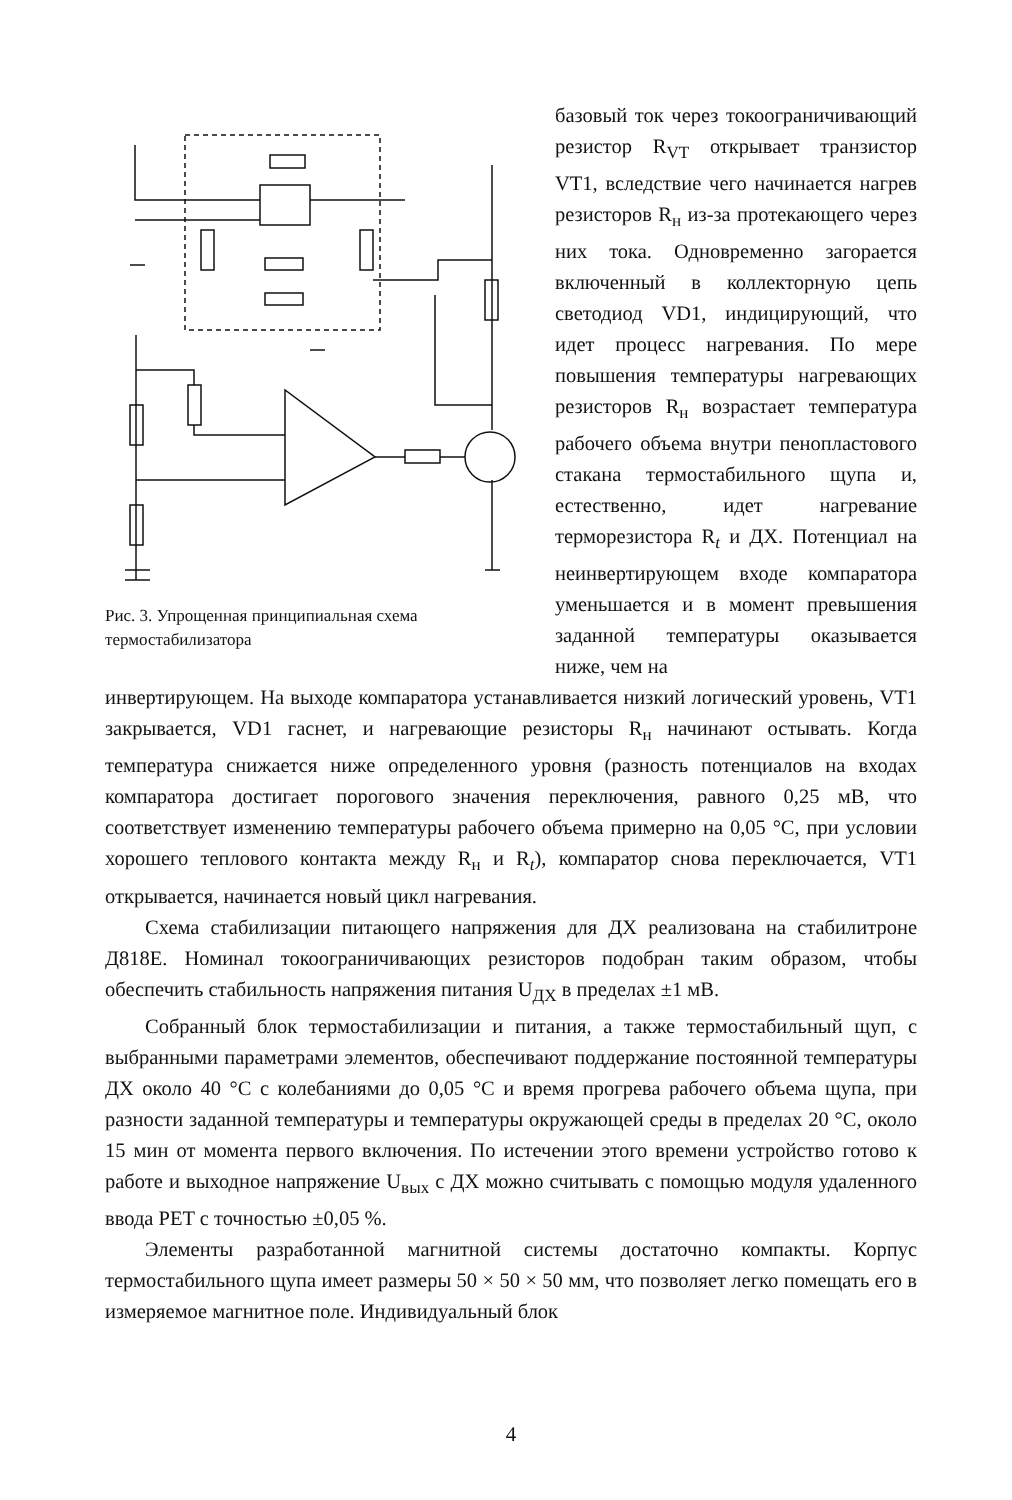Рис. 3. Упрощенная принципиальная схема термостабилизатора
базовый ток через токоограничивающий резистор R<sub>VT</sub> открывает транзистор VT1, вследствие чего начинается нагрев резисторов R<sub>н</sub> из-за протекающего через них тока. Одновременно загорается включенный в коллекторную цепь светодиод VD1, индицирующий, что идет процесс нагревания. По мере повышения температуры нагревающих резисторов R<sub>н</sub> возрастает температура рабочего объема внутри пенопластового стакана термостабильного щупа и, естественно, идет нагревание терморезистора R<sub>t</sub> и ДХ. Потенциал на неинвертирующем входе компаратора уменьшается и в момент превышения заданной температуры оказывается ниже, чем на
инвертирующем. На выходе компаратора устанавливается низкий логический уровень, VT1 закрывается, VD1 гаснет, и нагревающие резисторы R<sub>н</sub> начинают остывать. Когда температура снижается ниже определенного уровня (разность потенциалов на входах компаратора достигает порогового значения переключения, равного 0,25 мВ, что соответствует изменению температуры рабочего объема примерно на 0,05 °C, при условии хорошего теплового контакта между R<sub>н</sub> и R<sub>t</sub>), компаратор снова переключается, VT1 открывается, начинается новый цикл нагревания.
Схема стабилизации питающего напряжения для ДХ реализована на стабилитроне Д818Е. Номинал токоограничивающих резисторов подобран таким образом, чтобы обеспечить стабильность напряжения питания U<sub>ДХ</sub> в пределах ±1 мВ.
Собранный блок термостабилизации и питания, а также термостабильный щуп, с выбранными параметрами элементов, обеспечивают поддержание постоянной температуры ДХ около 40 °C с колебаниями до 0,05 °C и время прогрева рабочего объема щупа, при разности заданной температуры и температуры окружающей среды в пределах 20 °C, около 15 мин от момента первого включения. По истечении этого времени устройство готово к работе и выходное напряжение U<sub>вых</sub> с ДХ можно считывать с помощью модуля удаленного ввода PET с точностью ±0,05 %.
Элементы разработанной магнитной системы достаточно компакты. Корпус термостабильного щупа имеет размеры 50 × 50 × 50 мм, что позволяет легко помещать его в измеряемое магнитное поле. Индивидуальный блок
4